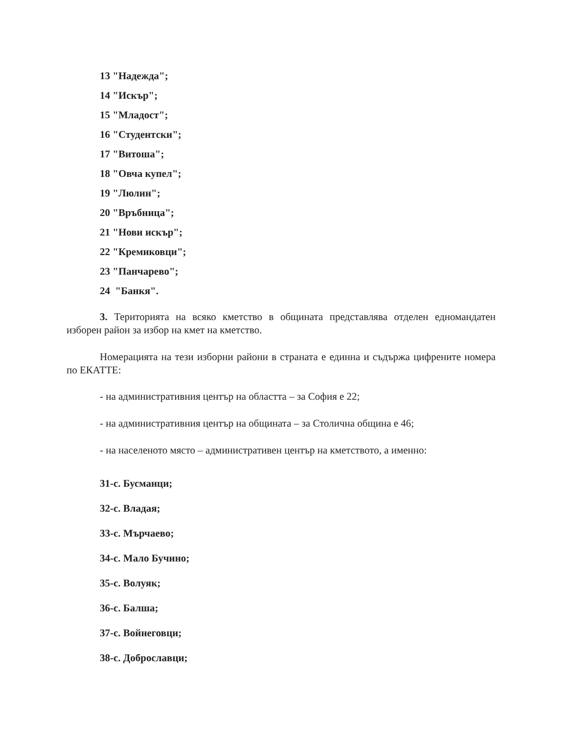13 "Надежда";
14 "Искър";
15 "Младост";
16 "Студентски";
17 "Витоша";
18 "Овча купел";
19 "Люлин";
20 "Връбница";
21 "Нови искър";
22 "Кремиковци";
23 "Панчарево";
24 "Банкя".
3. Територията на всяко кметство в общината представлява отделен едномандатен изборен район за избор на кмет на кметство.
Номерацията на тези изборни райони в страната е единна и съдържа цифрените номера по ЕКАТТЕ:
- на административния център на областта – за София е 22;
- на административния център на общината – за Столична община е 46;
- на населеното място – административен център на кметството, а именно:
31-с. Бусманци;
32-с. Владая;
33-с. Мърчаево;
34-с. Мало Бучино;
35-с. Волуяк;
36-с. Балша;
37-с. Войнеговци;
38-с. Доброславци;